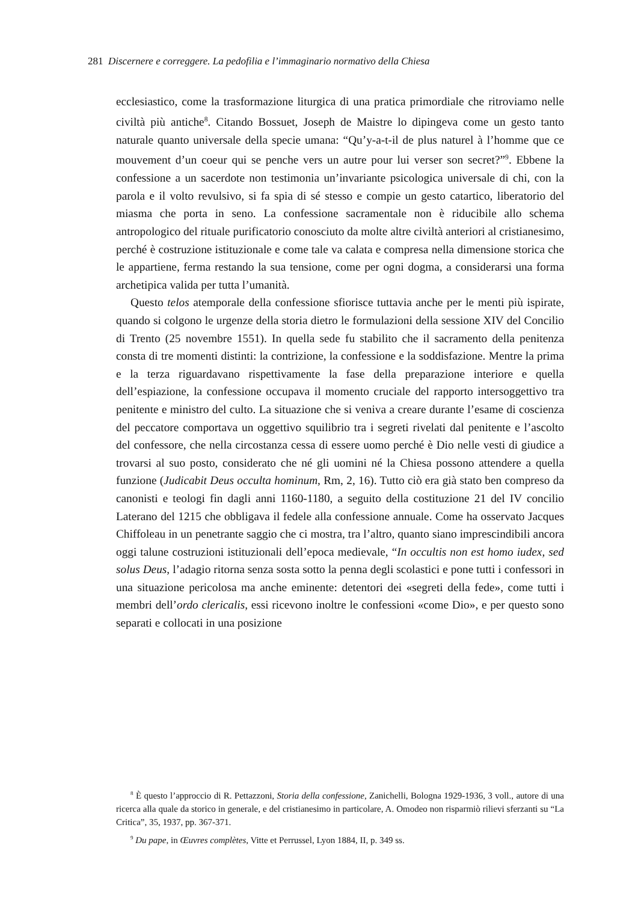281 Discernere e correggere. La pedofilia e l’immaginario normativo della Chiesa
ecclesiastico, come la trasformazione liturgica di una pratica primordiale che ritroviamo nelle civiltà più antiche<sup>8</sup>. Citando Bossuet, Joseph de Maistre lo dipingeva come un gesto tanto naturale quanto universale della specie umana: “Qu’y-a-t-il de plus naturel à l’homme que ce mouvement d’un coeur qui se penche vers un autre pour lui verser son secret?”<sup>9</sup>. Ebbene la confessione a un sacerdote non testimonia un’invariante psicologica universale di chi, con la parola e il volto revulsivo, si fa spia di sé stesso e compie un gesto catartico, liberatorio del miasma che porta in seno. La confessione sacramentale non è riducibile allo schema antropologico del rituale purificatorio conosciuto da molte altre civiltà anteriori al cristianesimo, perché è costruzione istituzionale e come tale va calata e compresa nella dimensione storica che le appartiene, ferma restando la sua tensione, come per ogni dogma, a considerarsi una forma archetipica valida per tutta l’umanità.
Questo telos atemporale della confessione sfiorisce tuttavia anche per le menti più ispirate, quando si colgono le urgenze della storia dietro le formulazioni della sessione XIV del Concilio di Trento (25 novembre 1551). In quella sede fu stabilito che il sacramento della penitenza consta di tre momenti distinti: la contrizione, la confessione e la soddisfazione. Mentre la prima e la terza riguardavano rispettivamente la fase della preparazione interiore e quella dell’espiazione, la confessione occupava il momento cruciale del rapporto intersoggettivo tra penitente e ministro del culto. La situazione che si veniva a creare durante l’esame di coscienza del peccatore comportava un oggettivo squilibrio tra i segreti rivelati dal penitente e l’ascolto del confessore, che nella circostanza cessa di essere uomo perché è Dio nelle vesti di giudice a trovarsi al suo posto, considerato che né gli uomini né la Chiesa possono attendere a quella funzione (Judicabit Deus occulta hominum, Rm, 2, 16). Tutto ciò era già stato ben compreso da canonisti e teologi fin dagli anni 1160-1180, a seguito della costituzione 21 del IV concilio Laterano del 1215 che obbligava il fedele alla confessione annuale. Come ha osservato Jacques Chiffoleau in un penetrante saggio che ci mostra, tra l’altro, quanto siano imprescindibili ancora oggi talune costruzioni istituzionali dell’epoca medievale, “In occultis non est homo iudex, sed solus Deus, l’adagio ritorna senza sosta sotto la penna degli scolastici e pone tutti i confessori in una situazione pericolosa ma anche eminente: detentori dei «segreti della fede», come tutti i membri dell’ordo clericalis, essi ricevono inoltre le confessioni «come Dio», e per questo sono separati e collocati in una posizione
<sup>8</sup> È questo l’approccio di R. Pettazzoni, Storia della confessione, Zanichelli, Bologna 1929-1936, 3 voll., autore di una ricerca alla quale da storico in generale, e del cristianesimo in particolare, A. Omodeo non risparmiò rilievi sferzanti su “La Critica”, 35, 1937, pp. 367-371.
<sup>9</sup> Du pape, in Œuvres complètes, Vitte et Perrussel, Lyon 1884, II, p. 349 ss.